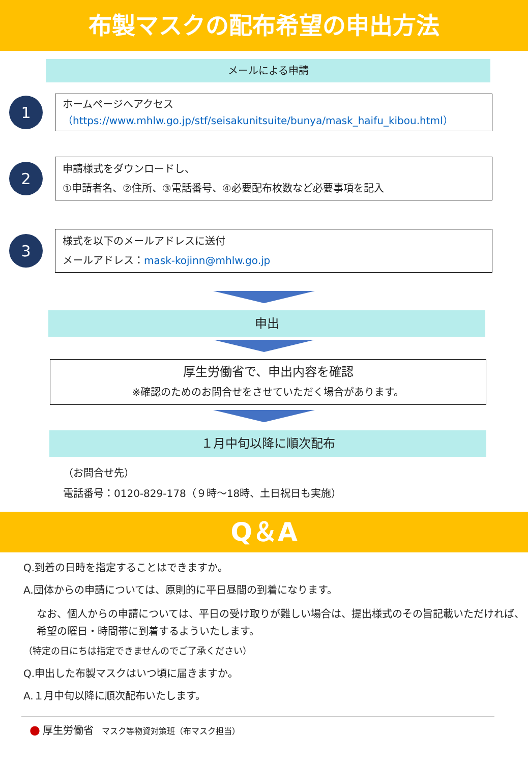布製マスクの配布希望の申出方法
メールによる申請
1
ホームページへアクセス
（https://www.mhlw.go.jp/stf/seisakunitsuite/bunya/mask_haifu_kibou.html）
2
申請様式をダウンロードし、
①申請者名、②住所、③電話番号、④必要配布枚数など必要事項を記入
3
様式を以下のメールアドレスに送付
メールアドレス：mask-kojinn@mhlw.go.jp
申出
厚生労働省で、申出内容を確認
※確認のためのお問合せをさせていただく場合があります。
１月中旬以降に順次配布
（お問合せ先）
電話番号：0120-829-178（９時～18時、土日祝日も実施）
Q＆A
Q.到着の日時を指定することはできますか。
A.団体からの申請については、原則的に平日昼間の到着になります。
なお、個人からの申請については、平日の受け取りが難しい場合は、提出様式のその旨記載いただければ、希望の曜日・時間帯に到着するよういたします。
（特定の日にちは指定できませんのでご了承ください）
Q.申出した布製マスクはいつ頃に届きますか。
A.１月中旬以降に順次配布いたします。
● 厚生労働省　マスク等物資対策班（布マスク担当）